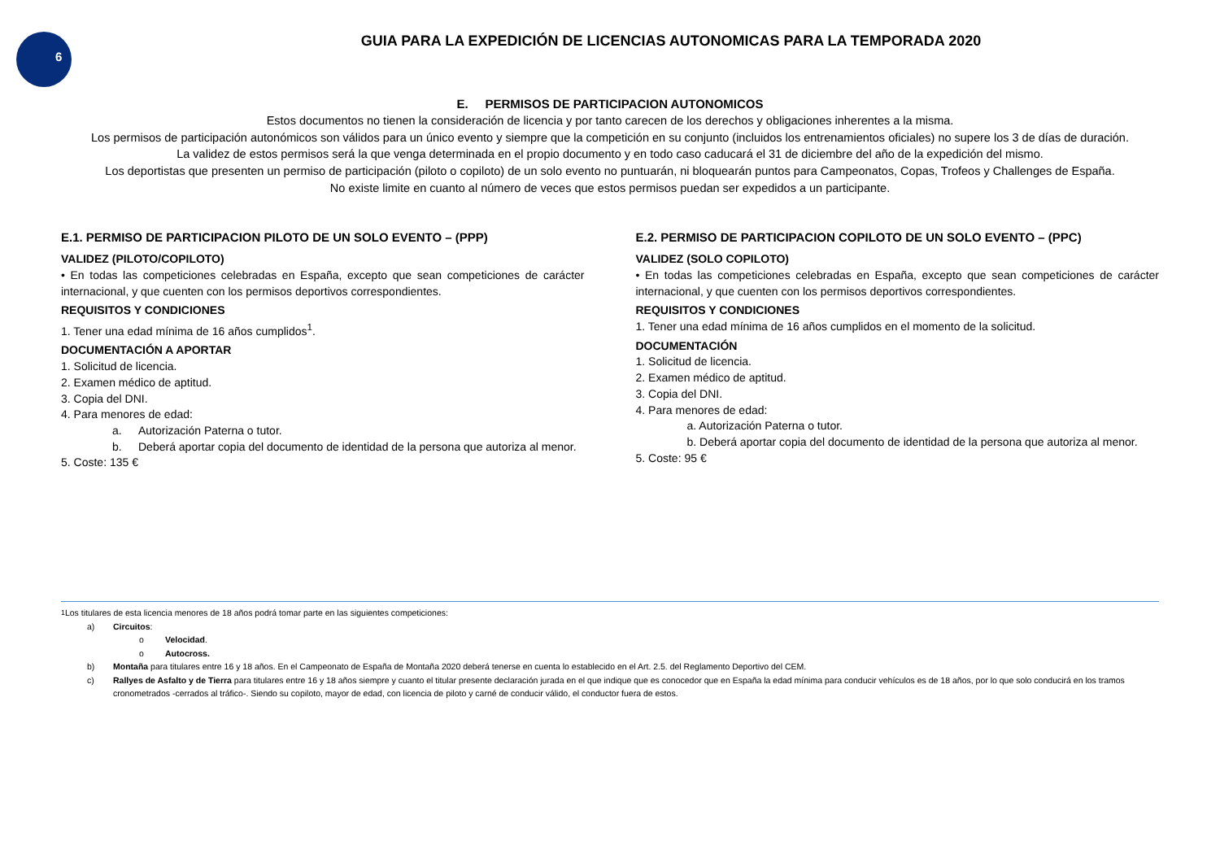6
GUIA PARA LA EXPEDICIÓN DE LICENCIAS AUTONOMICAS PARA LA TEMPORADA 2020
E. PERMISOS DE PARTICIPACION AUTONOMICOS
Estos documentos no tienen la consideración de licencia y por tanto carecen de los derechos y obligaciones inherentes a la misma.
Los permisos de participación autonómicos son válidos para un único evento y siempre que la competición en su conjunto (incluidos los entrenamientos oficiales) no supere los 3 de días de duración.
La validez de estos permisos será la que venga determinada en el propio documento y en todo caso caducará el 31 de diciembre del año de la expedición del mismo.
Los deportistas que presenten un permiso de participación (piloto o copiloto) de un solo evento no puntuarán, ni bloquearán puntos para Campeonatos, Copas, Trofeos y Challenges de España.
No existe limite en cuanto al número de veces que estos permisos puedan ser expedidos a un participante.
E.1. PERMISO DE PARTICIPACION PILOTO DE UN SOLO EVENTO – (PPP)
VALIDEZ (PILOTO/COPILOTO)
• En todas las competiciones celebradas en España, excepto que sean competiciones de carácter internacional, y que cuenten con los permisos deportivos correspondientes.
REQUISITOS Y CONDICIONES
1. Tener una edad mínima de 16 años cumplidos<sup>1</sup>.
DOCUMENTACIÓN A APORTAR
1. Solicitud de licencia.
2. Examen médico de aptitud.
3. Copia del DNI.
4. Para menores de edad:
a. Autorización Paterna o tutor.
b. Deberá aportar copia del documento de identidad de la persona que autoriza al menor.
5. Coste: 135 €
E.2. PERMISO DE PARTICIPACION COPILOTO DE UN SOLO EVENTO – (PPC)
VALIDEZ (SOLO COPILOTO)
• En todas las competiciones celebradas en España, excepto que sean competiciones de carácter internacional, y que cuenten con los permisos deportivos correspondientes.
REQUISITOS Y CONDICIONES
1. Tener una edad mínima de 16 años cumplidos en el momento de la solicitud.
DOCUMENTACIÓN
1. Solicitud de licencia.
2. Examen médico de aptitud.
3. Copia del DNI.
4. Para menores de edad:
a. Autorización Paterna o tutor.
b. Deberá aportar copia del documento de identidad de la persona que autoriza al menor.
5. Coste: 95 €
<sup>1</sup> Los titulares de esta licencia menores de 18 años podrá tomar parte en las siguientes competiciones:
a) Circuitos:
o Velocidad.
o Autocross.
b) Montaña para titulares entre 16 y 18 años. En el Campeonato de España de Montaña 2020 deberá tenerse en cuenta lo establecido en el Art. 2.5. del Reglamento Deportivo del CEM.
c) Rallyes de Asfalto y de Tierra para titulares entre 16 y 18 años siempre y cuanto el titular presente declaración jurada en el que indique que es conocedor que en España la edad mínima para conducir vehículos es de 18 años, por lo que solo conducirá en los tramos cronometrados -cerrados al tráfico-. Siendo su copiloto, mayor de edad, con licencia de piloto y carné de conducir válido, el conductor fuera de estos.